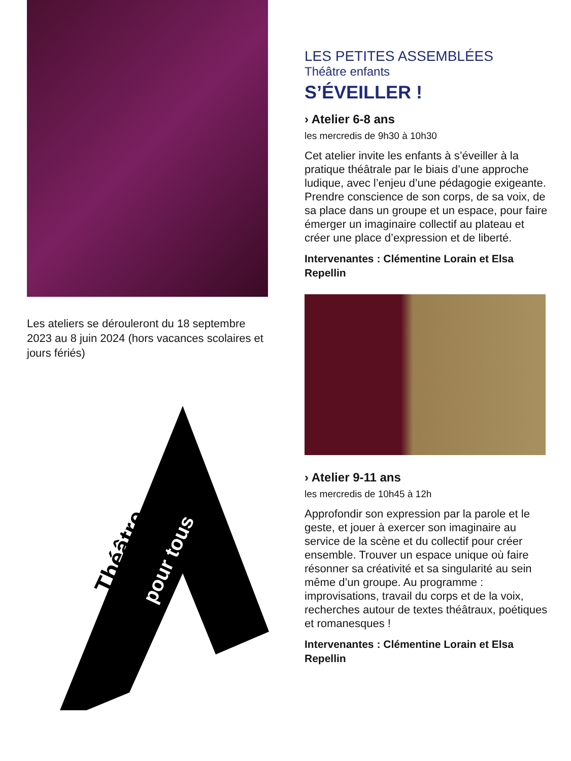Les ateliers se dérouleront du 18 septembre 2023 au 8 juin 2024 (hors vacances scolaires et jours fériés)
Théâtre pour tous
LES PETITES ASSEMBLÉES
Théâtre enfants
S’ÉVEILLER !
› Atelier 6-8 ans
les mercredis de 9h30 à 10h30
Cet atelier invite les enfants à s’éveiller à la pratique théâtrale par le biais d’une approche ludique, avec l’enjeu d’une pédagogie exigeante. Prendre conscience de son corps, de sa voix, de sa place dans un groupe et un espace, pour faire émerger un imaginaire collectif au plateau et créer une place d’expression et de liberté.
Intervenantes : Clémentine Lorain et Elsa Repellin
› Atelier 9-11 ans
les mercredis de 10h45 à 12h
Approfondir son expression par la parole et le geste, et jouer à exercer son imaginaire au service de la scène et du collectif pour créer ensemble. Trouver un espace unique où faire résonner sa créativité et sa singularité au sein même d’un groupe. Au programme : improvisations, travail du corps et de la voix, recherches autour de textes théâtraux, poétiques et romanesques !
Intervenantes : Clémentine Lorain et Elsa Repellin